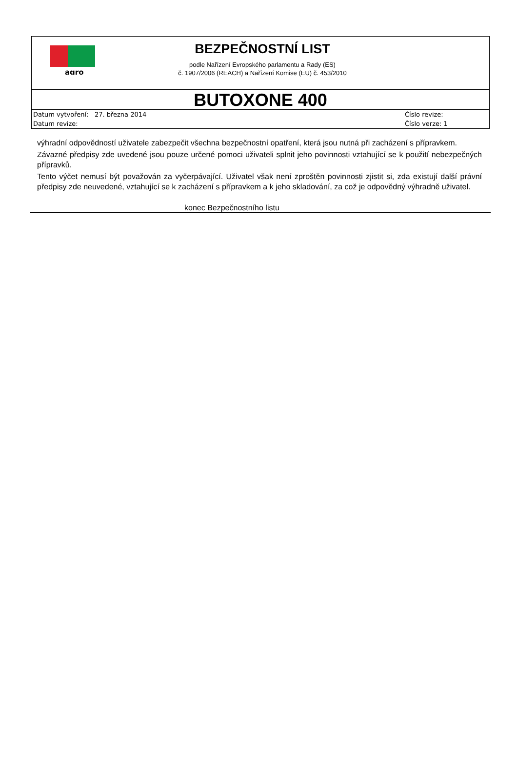agro
BEZPEČNOSTNÍ LIST
podle Nařízení Evropského parlamentu a Rady (ES)
č. 1907/2006 (REACH) a Nařízení Komise (EU) č. 453/2010
BUTOXONE 400
| Datum vytvoření: 27. března 2014 | Číslo revize: |
| Datum revize: | Číslo verze: 1 |
výhradní odpovědností uživatele zabezpečit všechna bezpečnostní opatření, která jsou nutná při zacházení s přípravkem.
Závazné předpisy zde uvedené jsou pouze určené pomoci uživateli splnit jeho povinnosti vztahující se k použití nebezpečných přípravků.
Tento výčet nemusí být považován za vyčerpávající. Uživatel však není zproštěn povinnosti zjistit si, zda existují další právní předpisy zde neuvedené, vztahující se k zacházení s přípravkem a k jeho skladování, za což je odpovědný výhradně uživatel.
konec Bezpečnostního listu